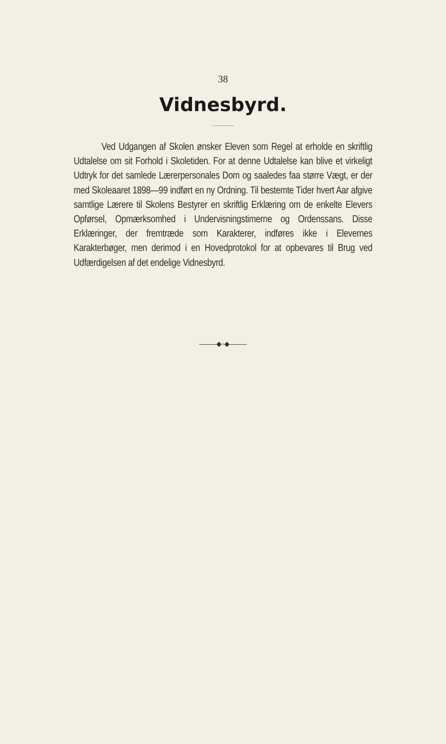38
Vidnesbyrd.
Ved Udgangen af Skolen ønsker Eleven som Regel at erholde en skriftlig Udtalelse om sit Forhold i Skoletiden. For at denne Udtalelse kan blive et virkeligt Udtryk for det samlede Lærerpersonales Dom og saaledes faa større Vægt, er der med Skoleaaret 1898—99 indført en ny Ordning. Til bestemte Tider hvert Aar afgive samtlige Lærere til Skolens Bestyrer en skriftlig Erklæring om de enkelte Elevers Opførsel, Opmærksomhed i Undervisningstimerne og Ordenssans. Disse Erklæringer, der fremtræde som Karakterer, indføres ikke i Elevernes Karakterbøger, men derimod i en Hovedprotokol for at opbevares til Brug ved Udfærdigelsen af det endelige Vidnesbyrd.
———◆◦◆———